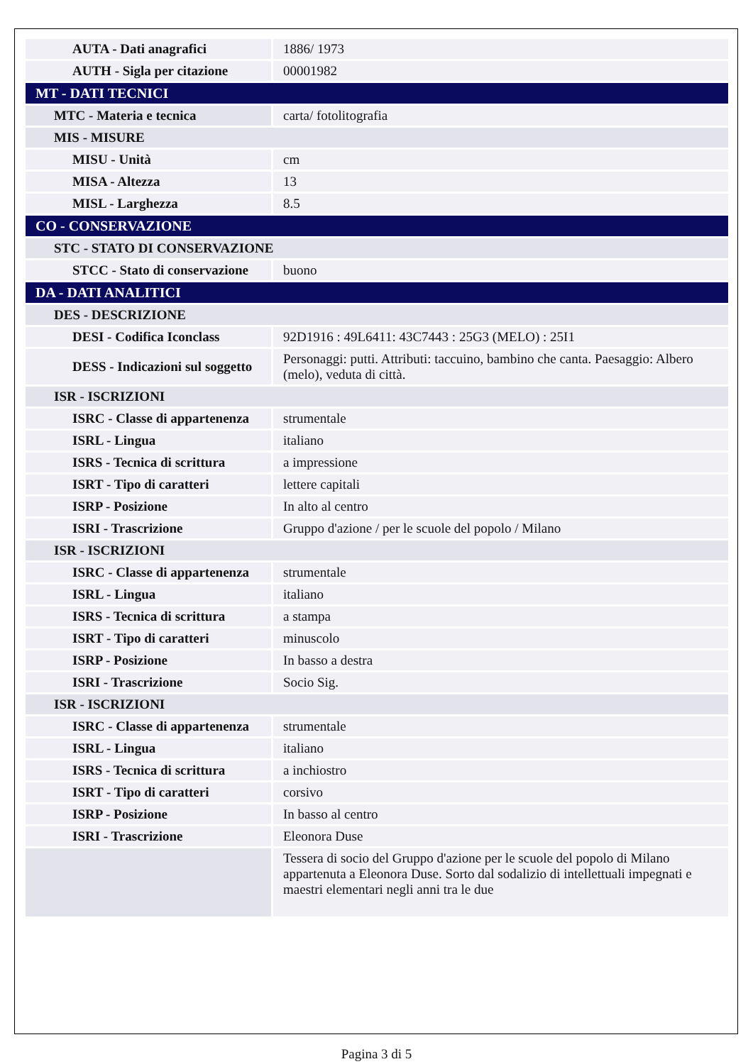| AUTA - Dati anagrafici | 1886/ 1973 |
| AUTH - Sigla per citazione | 00001982 |
| MT - DATI TECNICI | |
| MTC - Materia e tecnica | carta/ fotolitografia |
| MIS - MISURE | |
| MISU - Unità | cm |
| MISA - Altezza | 13 |
| MISL - Larghezza | 8.5 |
| CO - CONSERVAZIONE | |
| STC - STATO DI CONSERVAZIONE | |
| STCC - Stato di conservazione | buono |
| DA - DATI ANALITICI | |
| DES - DESCRIZIONE | |
| DESI - Codifica Iconclass | 92D1916 : 49L6411: 43C7443 : 25G3 (MELO) : 25I1 |
| DESS - Indicazioni sul soggetto | Personaggi: putti. Attributi: taccuino, bambino che canta. Paesaggio: Albero (melo), veduta di città. |
| ISR - ISCRIZIONI | |
| ISRC - Classe di appartenenza | strumentale |
| ISRL - Lingua | italiano |
| ISRS - Tecnica di scrittura | a impressione |
| ISRT - Tipo di caratteri | lettere capitali |
| ISRP - Posizione | In alto al centro |
| ISRI - Trascrizione | Gruppo d'azione / per le scuole del popolo / Milano |
| ISR - ISCRIZIONI | |
| ISRC - Classe di appartenenza | strumentale |
| ISRL - Lingua | italiano |
| ISRS - Tecnica di scrittura | a stampa |
| ISRT - Tipo di caratteri | minuscolo |
| ISRP - Posizione | In basso a destra |
| ISRI - Trascrizione | Socio Sig. |
| ISR - ISCRIZIONI | |
| ISRC - Classe di appartenenza | strumentale |
| ISRL - Lingua | italiano |
| ISRS - Tecnica di scrittura | a inchiostro |
| ISRT - Tipo di caratteri | corsivo |
| ISRP - Posizione | In basso al centro |
| ISRI - Trascrizione | Eleonora Duse |
| | Tessera di socio del Gruppo d'azione per le scuole del popolo di Milano appartenuta a Eleonora Duse. Sorto dal sodalizio di intellettuali impegnati e maestri elementari negli anni tra le due |
Pagina 3 di 5